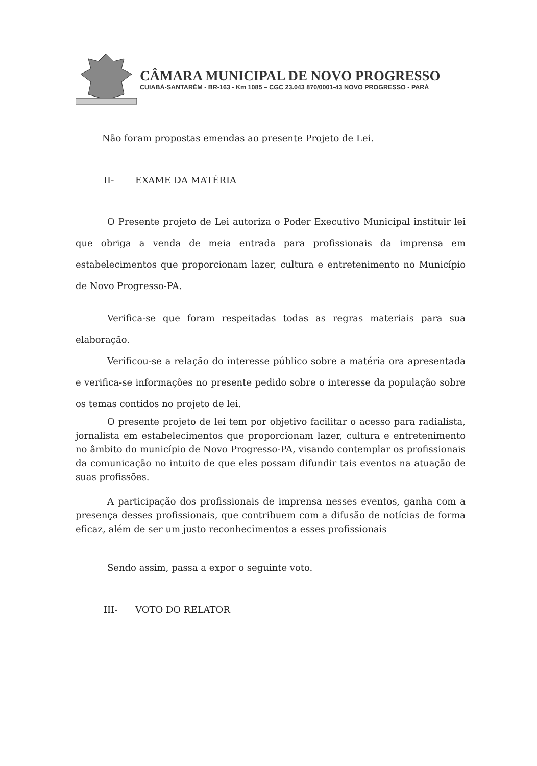CÂMARA MUNICIPAL DE NOVO PROGRESSO
CUIABÁ-SANTARÉM - BR-163 - Km 1085 – CGC 23.043 870/0001-43 NOVO PROGRESSO - PARÁ
Não foram propostas emendas ao presente Projeto de Lei.
II- EXAME DA MATÉRIA
O Presente projeto de Lei autoriza o Poder Executivo Municipal instituir lei que obriga a venda de meia entrada para profissionais da imprensa em estabelecimentos que proporcionam lazer, cultura e entretenimento no Município de Novo Progresso-PA.
Verifica-se que foram respeitadas todas as regras materiais para sua elaboração.
Verificou-se a relação do interesse público sobre a matéria ora apresentada e verifica-se informações no presente pedido sobre o interesse da população sobre os temas contidos no projeto de lei.
O presente projeto de lei tem por objetivo facilitar o acesso para radialista, jornalista em estabelecimentos que proporcionam lazer, cultura e entretenimento no âmbito do município de Novo Progresso-PA, visando contemplar os profissionais da comunicação no intuito de que eles possam difundir tais eventos na atuação de suas profissões.
A participação dos profissionais de imprensa nesses eventos, ganha com a presença desses profissionais, que contribuem com a difusão de notícias de forma eficaz, além de ser um justo reconhecimentos a esses profissionais
Sendo assim, passa a expor o seguinte voto.
III- VOTO DO RELATOR